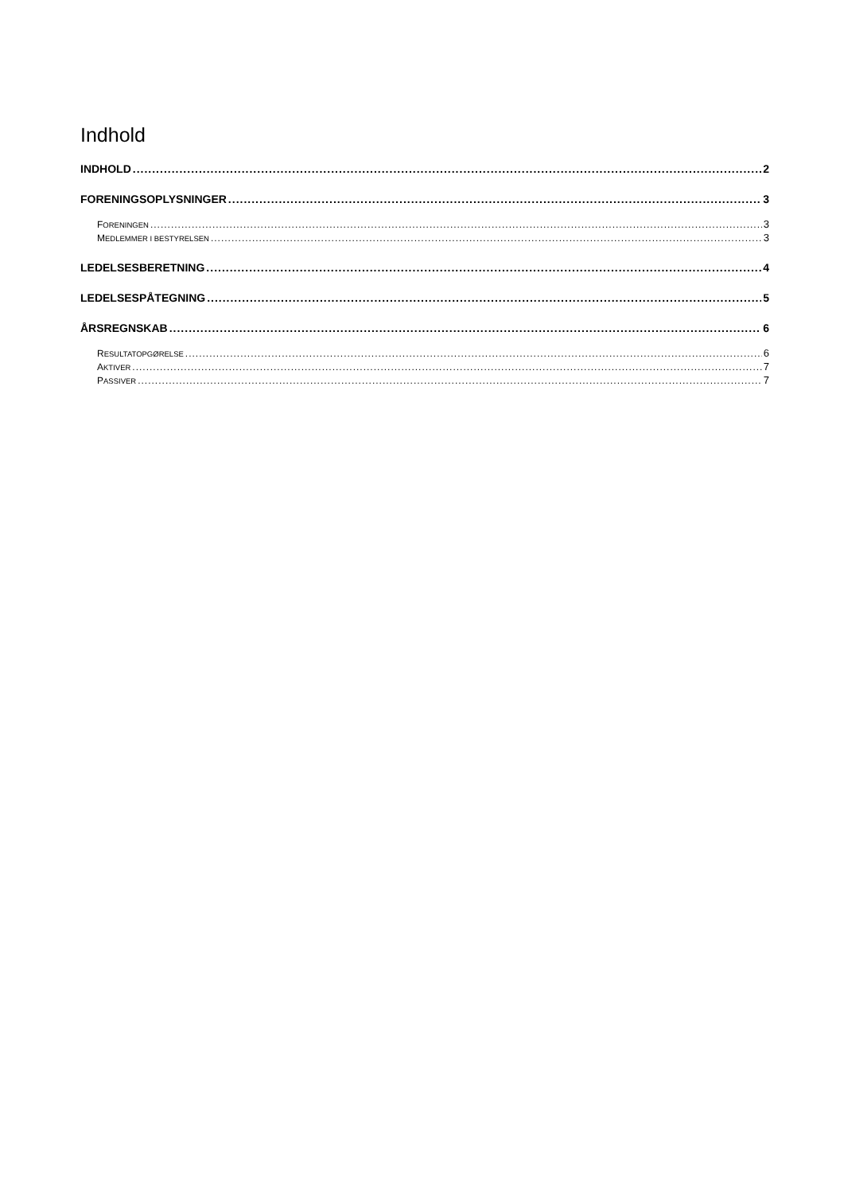Indhold
INDHOLD 2
FORENINGSOPLYSNINGER 3
FORENINGEN 3
MEDLEMMER I BESTYRELSEN 3
LEDELSESBERETNING 4
LEDELSESPÅTEGNING 5
ÅRSREGNSKAB 6
RESULTATOPGØRELSE 6
AKTIVER 7
PASSIVER 7